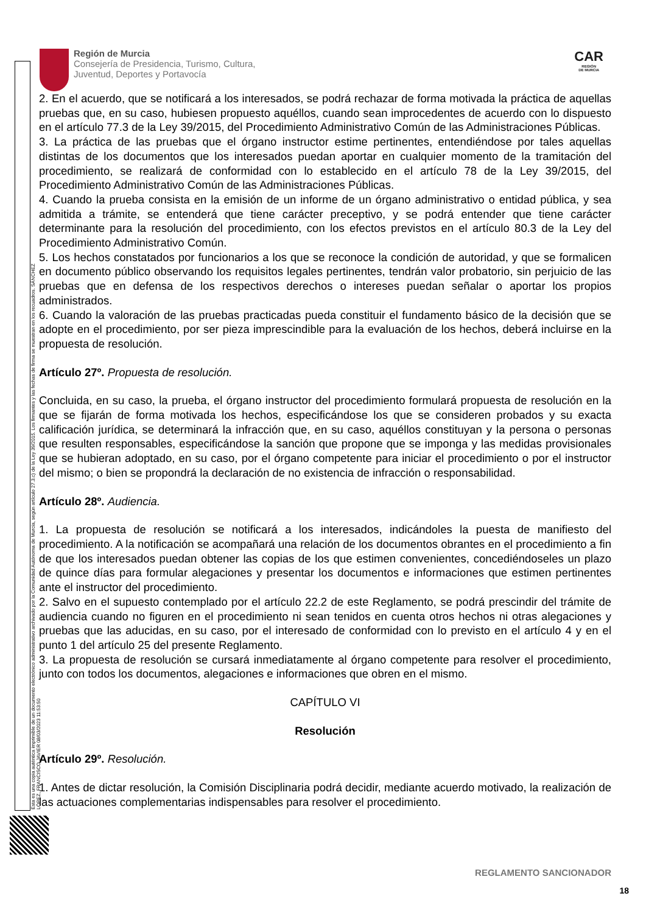Esta es una copia auténtica imprimible de un documento electrónico administrativo archivado por la Comunidad Autónoma de Murcia, según artículo 27.3.c) de la Ley 39/2015. Los firmantes y las fechas de firma se muestran en los recuadros. SÁNCHEZ LÓPEZ, FRANCISCO JAVIER 08/03/2023 11:53:50
Región de Murcia
Consejería de Presidencia, Turismo, Cultura,
Juventud, Deportes y Portavocía
CAR
REGIÓN
DE MURCIA
2. En el acuerdo, que se notificará a los interesados, se podrá rechazar de forma motivada la práctica de aquellas pruebas que, en su caso, hubiesen propuesto aquéllos, cuando sean improcedentes de acuerdo con lo dispuesto en el artículo 77.3 de la Ley 39/2015, del Procedimiento Administrativo Común de las Administraciones Públicas.
3. La práctica de las pruebas que el órgano instructor estime pertinentes, entendiéndose por tales aquellas distintas de los documentos que los interesados puedan aportar en cualquier momento de la tramitación del procedimiento, se realizará de conformidad con lo establecido en el artículo 78 de la Ley 39/2015, del Procedimiento Administrativo Común de las Administraciones Públicas.
4. Cuando la prueba consista en la emisión de un informe de un órgano administrativo o entidad pública, y sea admitida a trámite, se entenderá que tiene carácter preceptivo, y se podrá entender que tiene carácter determinante para la resolución del procedimiento, con los efectos previstos en el artículo 80.3 de la Ley del Procedimiento Administrativo Común.
5. Los hechos constatados por funcionarios a los que se reconoce la condición de autoridad, y que se formalicen en documento público observando los requisitos legales pertinentes, tendrán valor probatorio, sin perjuicio de las pruebas que en defensa de los respectivos derechos o intereses puedan señalar o aportar los propios administrados.
6. Cuando la valoración de las pruebas practicadas pueda constituir el fundamento básico de la decisión que se adopte en el procedimiento, por ser pieza imprescindible para la evaluación de los hechos, deberá incluirse en la propuesta de resolución.
Artículo 27º. Propuesta de resolución.
Concluida, en su caso, la prueba, el órgano instructor del procedimiento formulará propuesta de resolución en la que se fijarán de forma motivada los hechos, especificándose los que se consideren probados y su exacta calificación jurídica, se determinará la infracción que, en su caso, aquéllos constituyan y la persona o personas que resulten responsables, especificándose la sanción que propone que se imponga y las medidas provisionales que se hubieran adoptado, en su caso, por el órgano competente para iniciar el procedimiento o por el instructor del mismo; o bien se propondrá la declaración de no existencia de infracción o responsabilidad.
Artículo 28º. Audiencia.
1. La propuesta de resolución se notificará a los interesados, indicándoles la puesta de manifiesto del procedimiento. A la notificación se acompañará una relación de los documentos obrantes en el procedimiento a fin de que los interesados puedan obtener las copias de los que estimen convenientes, concediéndoseles un plazo de quince días para formular alegaciones y presentar los documentos e informaciones que estimen pertinentes ante el instructor del procedimiento.
2. Salvo en el supuesto contemplado por el artículo 22.2 de este Reglamento, se podrá prescindir del trámite de audiencia cuando no figuren en el procedimiento ni sean tenidos en cuenta otros hechos ni otras alegaciones y pruebas que las aducidas, en su caso, por el interesado de conformidad con lo previsto en el artículo 4 y en el punto 1 del artículo 25 del presente Reglamento.
3. La propuesta de resolución se cursará inmediatamente al órgano competente para resolver el procedimiento, junto con todos los documentos, alegaciones e informaciones que obren en el mismo.
CAPÍTULO VI
Resolución
Artículo 29º. Resolución.
1. Antes de dictar resolución, la Comisión Disciplinaria podrá decidir, mediante acuerdo motivado, la realización de las actuaciones complementarias indispensables para resolver el procedimiento.
REGLAMENTO SANCIONADOR
18